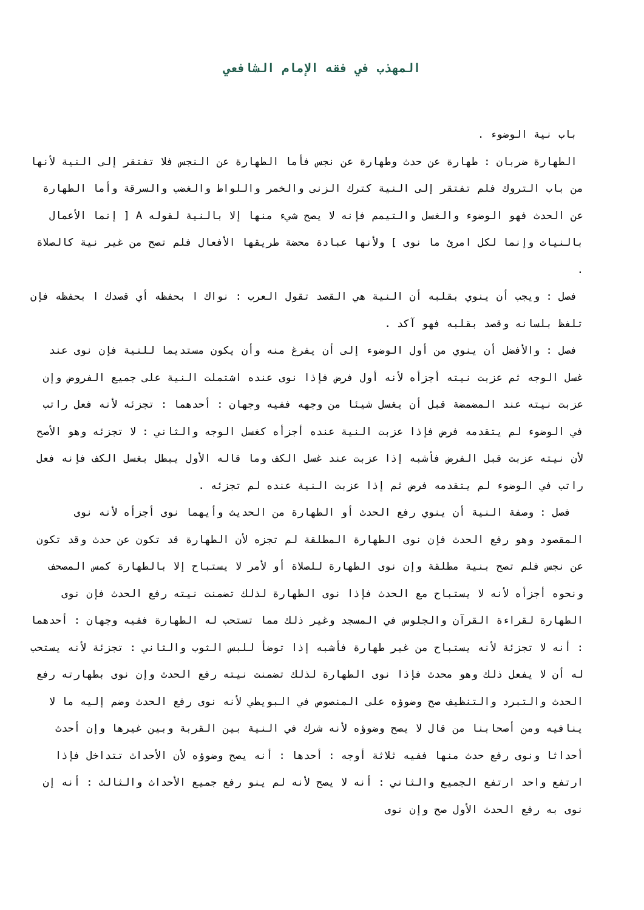المهذب في فقه الإمام الشافعي
باب نية الوضوء .
الطهارة ضربان : طهارة عن حدث وطهارة عن نجس فأما الطهارة عن النجس فلا تفتقر إلى النية لأنها من باب التروك فلم تفتقر إلى النية كترك الزنى والخمر واللواط والغضب والسرقة وأما الطهارة عن الحدث فهو الوضوء والغسل والتيمم فإنه لا يصح شيء منها إلا بالنية لقوله A [ إنما الأعمال بالنيات وإنما لكل امرئ ما نوى ] ولأنها عبادة محضة طريقها الأفعال فلم تصح من غير نية كالصلاة .
فصل : ويجب أن ينوي بقلبه أن النية هي القصد تقول العرب : نواك ا بحفظه أي قصدك ا بحفظه فإن تلفظ بلسانه وقصد بقلبه فهو آكد .
فصل : والأفضل أن ينوي من أول الوضوء إلى أن يفرغ منه وأن يكون مستديما للنية فإن نوى عند غسل الوجه ثم عزبت نيته أجزأه لأنه أول فرض فإذا نوى عنده اشتملت النية على جميع الفروض وإن عزبت نيته عند المضمضة قبل أن يغسل شيئا من وجهه ففيه وجهان : أحدهما : تجزئه لأنه فعل راتب في الوضوء لم يتقدمه فرض فإذا عزبت النية عنده أجزأه كغسل الوجه والثاني : لا تجزئه وهو الأصح لأن نيته عزبت قبل الفرض فأشبه إذا عزبت عند غسل الكف وما قاله الأول يبطل بغسل الكف فإنه فعل راتب في الوضوء لم يتقدمه فرض ثم إذا عزبت النية عنده لم تجزئه .
فصل : وصفة النية أن ينوي رفع الحدث أو الطهارة من الحديث وأيهما نوى أجزأه لأنه نوى المقصود وهو رفع الحدث فإن نوى الطهارة المطلقة لم تجزه لأن الطهارة قد تكون عن حدث وقد تكون عن نجس فلم تصح بنية مطلقة وإن نوى الطهارة للصلاة أو لأمر لا يستباح إلا بالطهارة كمس المصحف ونحوه أجزأه لأنه لا يستباح مع الحدث فإذا نوى الطهارة لذلك تضمنت نيته رفع الحدث فإن نوى الطهارة لقراءة القرآن والجلوس في المسجد وغير ذلك مما تستحب له الطهارة ففيه وجهان : أحدهما : أنه لا تجزئة لأنه يستباح من غير طهارة فأشبه إذا توضأ للبس الثوب والثاني : تجزئة لأنه يستحب له أن لا يفعل ذلك وهو محدث فإذا نوى الطهارة لذلك تضمنت نيته رفع الحدث وإن نوى بطهارته رفع الحدث والتبرد والتنظيف صح وضوؤه على المنصوص في البويطي لأنه نوى رفع الحدث وضم إليه ما لا ينافيه ومن أصحابنا من قال لا يصح وضوؤه لأنه شرك في النية بين القربة وبين غيرها وإن أحدث أحداثا ونوى رفع حدث منها ففيه ثلاثة أوجه : أحدها : أنه يصح وضوؤه لأن الأحداث تتداخل فإذا ارتفع واحد ارتفع الجميع والثاني : أنه لا يصح لأنه لم ينو رفع جميع الأحداث والثالث : أنه إن نوى به رفع الحدث الأول صح وإن نوى